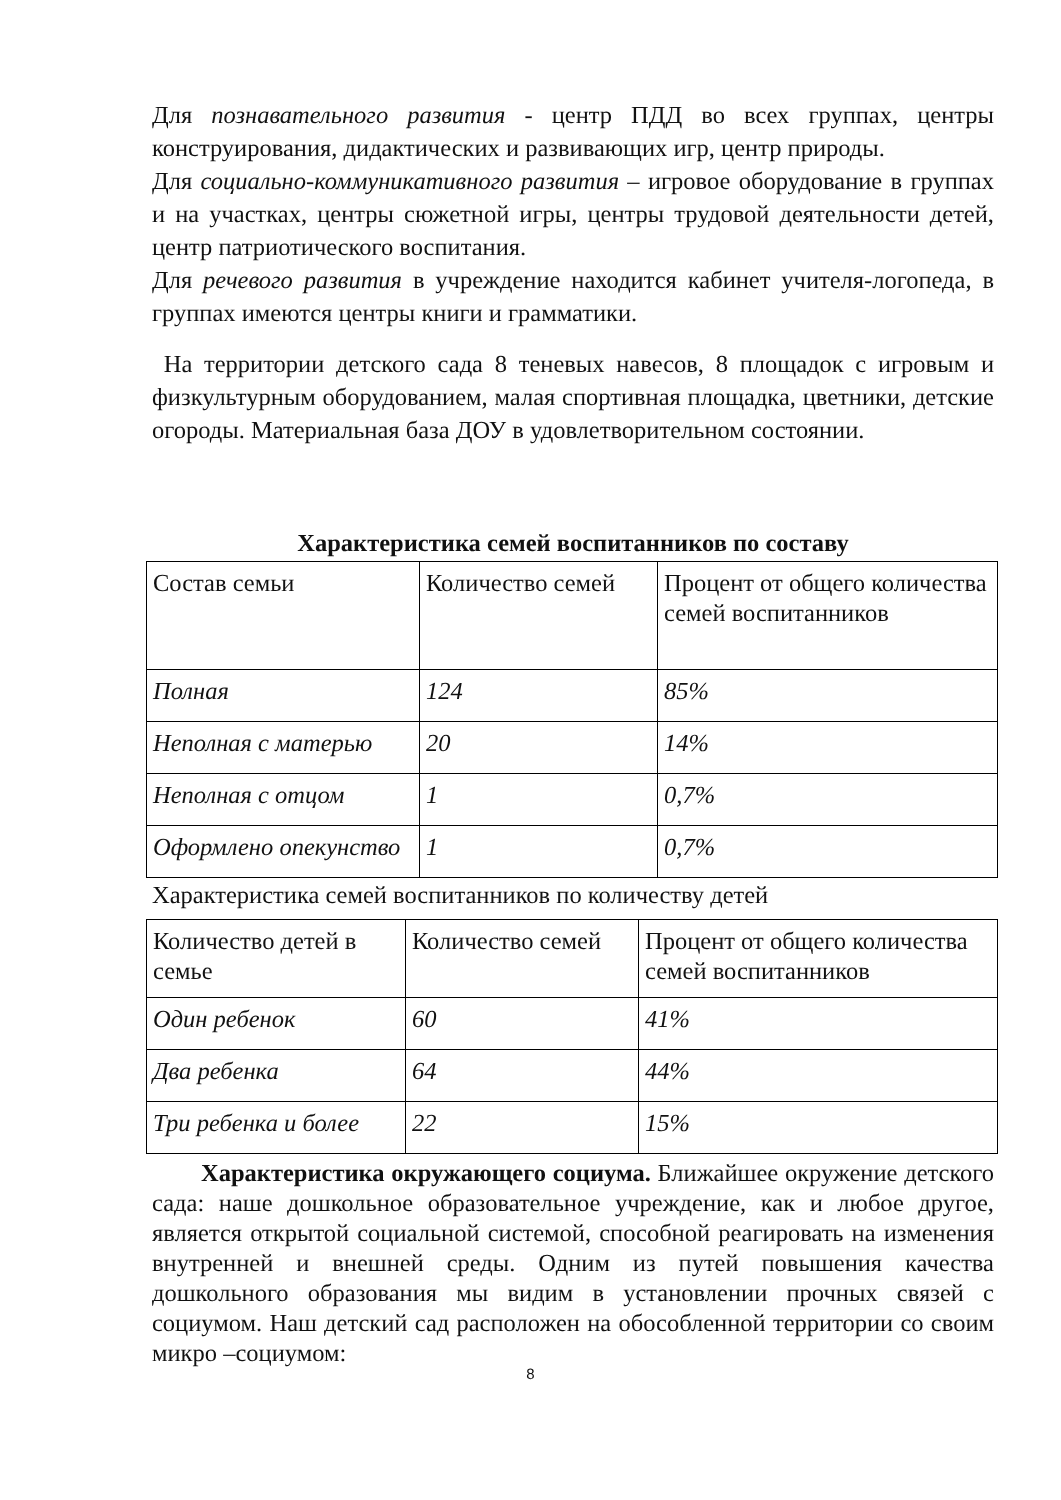Для познавательного развития - центр ПДД во всех группах, центры конструирования, дидактических и развивающих игр, центр природы.
Для социально-коммуникативного развития – игровое оборудование в группах и на участках, центры сюжетной игры, центры трудовой деятельности детей, центр патриотического воспитания.
Для речевого развития в учреждение находится кабинет учителя-логопеда, в группах имеются центры книги и грамматики.
На территории детского сада 8 теневых навесов, 8 площадок с игровым и физкультурным оборудованием, малая спортивная площадка, цветники, детские огороды. Материальная база ДОУ в удовлетворительном состоянии.
Характеристика семей воспитанников по составу
| Состав семьи | Количество семей | Процент от общего количества семей воспитанников |
| Полная | 124 | 85% |
| Неполная с матерью | 20 | 14% |
| Неполная с отцом | 1 | 0,7% |
| Оформлено опекунство | 1 | 0,7% |
Характеристика семей воспитанников по количеству детей
| Количество детей в семье | Количество семей | Процент от общего количества семей воспитанников |
| Один ребенок | 60 | 41% |
| Два ребенка | 64 | 44% |
| Три ребенка и более | 22 | 15% |
  Характеристика окружающего социума. Ближайшее окружение детского сада: наше дошкольное образовательное учреждение, как и любое другое, является открытой социальной системой, способной реагировать на изменения внутренней и внешней среды. Одним из путей повышения качества дошкольного образования мы видим в установлении прочных связей с социумом. Наш детский сад расположен на обособленной территории со своим микро –социумом:
8